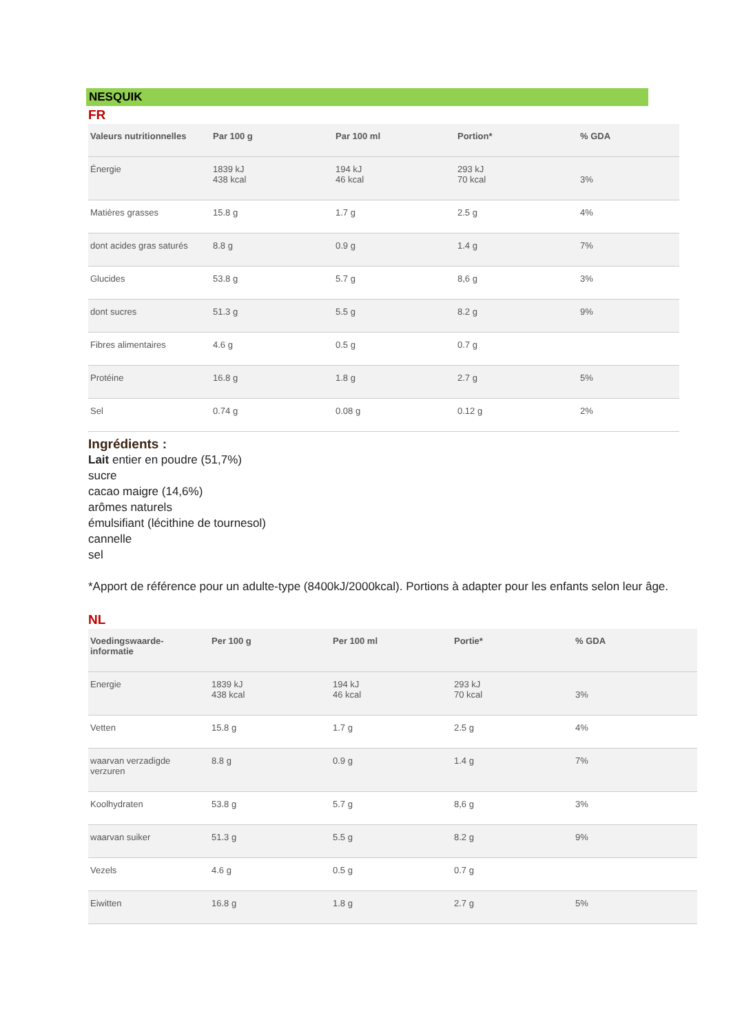NESQUIK
FR
| Valeurs nutritionnelles | Par 100 g | Par 100 ml | Portion* | % GDA |
| --- | --- | --- | --- | --- |
| Énergie | 1839 kJ 438 kcal | 194 kJ 46 kcal | 293 kJ 70 kcal | 3% |
| Matières grasses | 15.8 g | 1.7 g | 2.5 g | 4% |
| dont acides gras saturés | 8.8 g | 0.9 g | 1.4 g | 7% |
| Glucides | 53.8 g | 5.7 g | 8,6 g | 3% |
| dont sucres | 51.3 g | 5.5 g | 8.2 g | 9% |
| Fibres alimentaires | 4.6 g | 0.5 g | 0.7 g | |
| Protéine | 16.8 g | 1.8 g | 2.7 g | 5% |
| Sel | 0.74 g | 0.08 g | 0.12 g | 2% |
Ingrédients :
Lait entier en poudre (51,7%)
sucre
cacao maigre (14,6%)
arômes naturels
émulsifiant (lécithine de tournesol)
cannelle
sel
*Apport de référence pour un adulte-type (8400kJ/2000kcal). Portions à adapter pour les enfants selon leur âge.
NL
| Voedingswaarde- informatie | Per 100 g | Per 100 ml | Portie* | % GDA |
| --- | --- | --- | --- | --- |
| Energie | 1839 kJ 438 kcal | 194 kJ 46 kcal | 293 kJ 70 kcal | 3% |
| Vetten | 15.8 g | 1.7 g | 2.5 g | 4% |
| waarvan verzadigde verzuren | 8.8 g | 0.9 g | 1.4 g | 7% |
| Koolhydraten | 53.8 g | 5.7 g | 8,6 g | 3% |
| waarvan suiker | 51.3 g | 5.5 g | 8.2 g | 9% |
| Vezels | 4.6 g | 0.5 g | 0.7 g | |
| Eiwitten | 16.8 g | 1.8 g | 2.7 g | 5% |